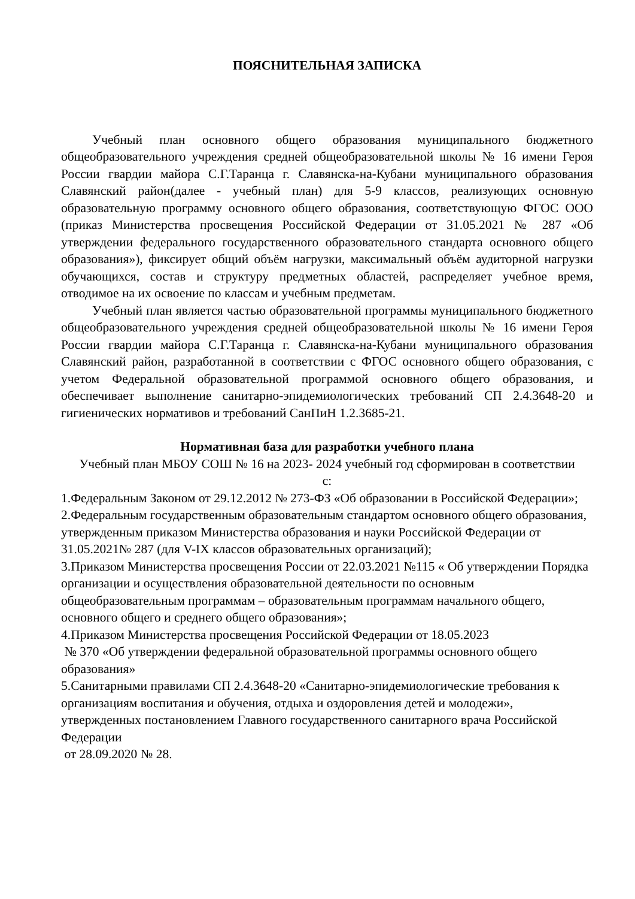ПОЯСНИТЕЛЬНАЯ ЗАПИСКА
Учебный план основного общего образования муниципального бюджетного общеобразовательного учреждения средней общеобразовательной школы № 16 имени Героя России гвардии майора С.Г.Таранца г. Славянска-на-Кубани муниципального образования Славянский район(далее - учебный план) для 5-9 классов, реализующих основную образовательную программу основного общего образования, соответствующую ФГОС ООО (приказ Министерства просвещения Российской Федерации от 31.05.2021 № 287 «Об утверждении федерального государственного образовательного стандарта основного общего образования»), фиксирует общий объём нагрузки, максимальный объём аудиторной нагрузки обучающихся, состав и структуру предметных областей, распределяет учебное время, отводимое на их освоение по классам и учебным предметам.
Учебный план является частью образовательной программы муниципального бюджетного общеобразовательного учреждения средней общеобразовательной школы № 16 имени Героя России гвардии майора С.Г.Таранца г. Славянска-на-Кубани муниципального образования Славянский район, разработанной в соответствии с ФГОС основного общего образования, с учетом Федеральной образовательной программой основного общего образования, и обеспечивает выполнение санитарно-эпидемиологических требований СП 2.4.3648-20 и гигиенических нормативов и требований СанПиН 1.2.3685-21.
Нормативная база для разработки учебного плана
Учебный план МБОУ СОШ № 16 на 2023- 2024 учебный год сформирован в соответствии с:
1.Федеральным Законом от 29.12.2012 № 273-ФЗ «Об образовании в Российской Федерации»;
2.Федеральным государственным образовательным стандартом основного общего образования, утвержденным приказом Министерства образования и науки Российской Федерации от 31.05.2021№ 287 (для V-IX классов образовательных организаций);
3.Приказом Министерства просвещения России от 22.03.2021 №115 « Об утверждении Порядка организации и осуществления образовательной деятельности по основным общеобразовательным программам – образовательным программам начального общего, основного общего и среднего общего образования»;
4.Приказом Министерства просвещения Российской Федерации от 18.05.2023
№ 370 «Об утверждении федеральной образовательной программы основного общего образования»
5.Санитарными правилами СП 2.4.3648-20 «Санитарно-эпидемиологические требования к организациям воспитания и обучения, отдыха и оздоровления детей и молодежи», утвержденных постановлением Главного государственного санитарного врача Российской Федерации
от 28.09.2020 № 28.